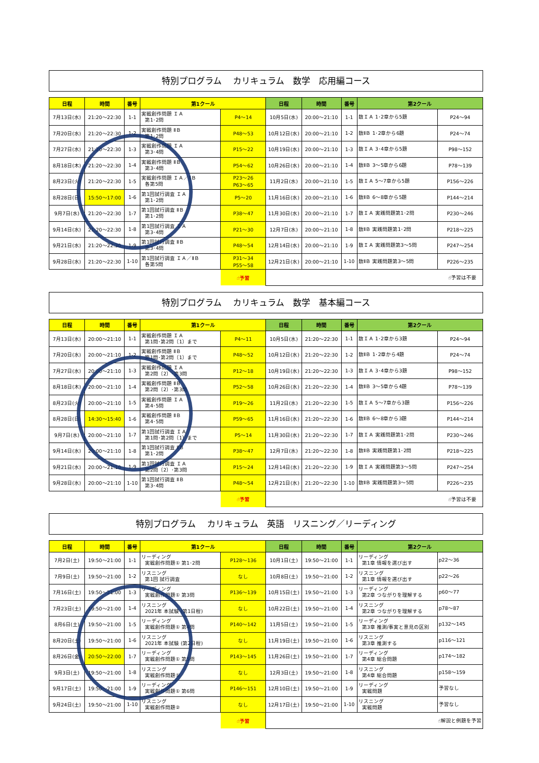特別プログラム　 カリキュラム　数学　応用編コース
| 日程 | 時間 | 番号 | 第1クール | | 日程 | 時間 | 番号 | 第2クール | |
| --- | --- | --- | --- | --- | --- | --- | --- | --- | --- |
| 7月13日(水) | 21:20～22:30 | 1-1 | 実戦創作問題 ＩＡ 第1･2問 | P4～14 | 10月5日(水) | 20:00～21:10 | 1-1 | 数ＩＡ 1･2章から5題 | P24～94 |
| 7月20日(水) | 21:20～22:30 | 1-2 | 実戦創作問題 ⅡＢ 第1･2問 | P48～53 | 10月12日(水) | 20:00～21:10 | 1-2 | 数ⅡＢ 1･2章から6題 | P24～74 |
| 7月27日(水) | 21:20～22:30 | 1-3 | 実戦創作問題 ＩＡ 第3･4問 | P15～22 | 10月19日(水) | 20:00～21:10 | 1-3 | 数ＩＡ 3･4章から5題 | P98～152 |
| 8月18日(木) | 21:20～22:30 | 1-4 | 実戦創作問題 ⅡＢ 第3･4問 | P54～62 | 10月26日(水) | 20:00～21:10 | 1-4 | 数ⅡＢ 3～5章から6題 | P78～139 |
| 8月23日(火) | 21:20～22:30 | 1-5 | 実戦創作問題 ＩＡ／ⅡＢ 各第5問 | P23～26 P63～65 | 11月2日(水) | 20:00～21:10 | 1-5 | 数ＩＡ 5～7章から5題 | P156～226 |
| 8月28日(日) | 15:50～17:00 | 1-6 | 第1回試行調査 ＩＡ 第1･2問 | P5～20 | 11月16日(水) | 20:00～21:10 | 1-6 | 数ⅡＢ 6～8章から5題 | P144～214 |
| 9月7日(水) | 21:20～22:30 | 1-7 | 第1回試行調査 ⅡＢ 第1･2問 | P38～47 | 11月30日(水) | 20:00～21:10 | 1-7 | 数ＩＡ 実践問題第1･2問 | P230～246 |
| 9月14日(水) | 21:20～22:30 | 1-8 | 第1回試行調査 ＩＡ 第3･4問 | P21～30 | 12月7日(水) | 20:00～21:10 | 1-8 | 数ⅡＢ 実践問題第1･2問 | P218～225 |
| 9月21日(水) | 21:20～22:30 | 1-9 | 第1回試行調査 ⅡＢ 第3･4問 | P48～54 | 12月14日(水) | 20:00～21:10 | 1-9 | 数ＩＡ 実践問題第3～5問 | P247～254 |
| 9月28日(水) | 21:20～22:30 | 1-10 | 第1回試行調査 ＩＡ／ⅡＢ 各第5問 | P31～34 P55～58 | 12月21日(水) | 20:00～21:10 | 1-10 | 数ⅡＢ 実践問題第3～5問 | P226～235 |
| | | | | ☝予習 | ☝予習は不要 | | | | |
特別プログラム　 カリキュラム　数学　基本編コース
| 日程 | 時間 | 番号 | 第1クール | | 日程 | 時間 | 番号 | 第2クール | |
| --- | --- | --- | --- | --- | --- | --- | --- | --- | --- |
| 7月13日(水) | 20:00～21:10 | 1-1 | 実戦創作問題 ＩＡ 第1問･第2問〔1〕まで | P4～11 | 10月5日(水) | 21:20～22:30 | 1-1 | 数ＩＡ 1･2章から3題 | P24～94 |
| 7月20日(水) | 20:00～21:10 | 1-2 | 実戦創作問題 ⅡＢ 第1問･第2問〔1〕まで | P48～52 | 10月12日(水) | 21:20～22:30 | 1-2 | 数ⅡＢ 1･2章から4題 | P24～74 |
| 7月27日(水) | 20:00～21:10 | 1-3 | 実戦創作問題 ＩＡ 第2問〔2〕･第3問 | P12～18 | 10月19日(水) | 21:20～22:30 | 1-3 | 数ＩＡ 3･4章から3題 | P98～152 |
| 8月18日(木) | 20:00～21:10 | 1-4 | 実戦創作問題 ⅡＢ 第2問〔2〕･第3問 | P52～58 | 10月26日(水) | 21:20～22:30 | 1-4 | 数ⅡＢ 3～5章から4題 | P78～139 |
| 8月23日(火) | 20:00～21:10 | 1-5 | 実戦創作問題 ＩＡ 第4･5問 | P19～26 | 11月2日(水) | 21:20～22:30 | 1-5 | 数ＩＡ 5～7章から3題 | P156～226 |
| 8月28日(日) | 14:30～15:40 | 1-6 | 実戦創作問題 ⅡＢ 第4･5問 | P59～65 | 11月16日(水) | 21:20～22:30 | 1-6 | 数ⅡＢ 6～8章から3題 | P144～214 |
| 9月7日(水) | 20:00～21:10 | 1-7 | 第1回試行調査 ＩＡ 第1問･第2問〔1〕まで | P5～14 | 11月30日(水) | 21:20～22:30 | 1-7 | 数ＩＡ 実践問題第1･2問 | P230～246 |
| 9月14日(水) | 20:00～21:10 | 1-8 | 第1回試行調査 ⅡＢ 第1･2問 | P38～47 | 12月7日(水) | 21:20～22:30 | 1-8 | 数ⅡＢ 実践問題第1･2問 | P218～225 |
| 9月21日(水) | 20:00～21:10 | 1-9 | 第1回試行調査 ＩＡ 第2問〔2〕･第3問 | P15～24 | 12月14日(水) | 21:20～22:30 | 1-9 | 数ＩＡ 実践問題第3～5問 | P247～254 |
| 9月28日(水) | 20:00～21:10 | 1-10 | 第1回試行調査 ⅡＢ 第3･4問 | P48～54 | 12月21日(水) | 21:20～22:30 | 1-10 | 数ⅡＢ 実践問題第3～5問 | P226～235 |
| | | | | ☝予習 | ☝予習は不要 | | | | |
特別プログラム　 カリキュラム　英語　リスニング／リーディング
| 日程 | 時間 | 番号 | 第1クール | | 日程 | 時間 | 番号 | 第2クール | |
| --- | --- | --- | --- | --- | --- | --- | --- | --- | --- |
| 7月2日(土) | 19:50～21:00 | 1-1 | リーディング 実戦創作問題① 第1･2問 | P128～136 | 10月1日(土) | 19:50～21:00 | 1-1 | リーディング 第1章 情報を選び出す | p22～36 |
| 7月9日(土) | 19:50～21:00 | 1-2 | リスニング 第1回 試行調査 | なし | 10月8日(土) | 19:50～21:00 | 1-2 | リスニング 第1章 情報を選び出す | p22～26 |
| 7月16日(土) | 19:50～21:00 | 1-3 | リーディング 実戦創作問題① 第3問 | P136～139 | 10月15日(土) | 19:50～21:00 | 1-3 | リーディング 第2章 つながりを理解する | p60～77 |
| 7月23日(土) | 19:50～21:00 | 1-4 | リスニング 2021年 本試験 (第1日程) | なし | 10月22日(土) | 19:50～21:00 | 1-4 | リスニング 第2章 つながりを理解する | p78～87 |
| 8月6日(土) | 19:50～21:00 | 1-5 | リーディング 実戦創作問題① 第4問 | P140～142 | 11月5日(土) | 19:50～21:00 | 1-5 | リーディング 第3章 推測/事実と意見の区別 | p132～145 |
| 8月20日(土) | 19:50～21:00 | 1-6 | リスニング 2021年 本試験 (第2日程) | なし | 11月19日(土) | 19:50～21:00 | 1-6 | リスニング 第3章 推測する | p116～121 |
| 8月26日(金) | 20:50～22:00 | 1-7 | リーディング 実戦創作問題① 第5問 | P143～145 | 11月26日(土) | 19:50～21:00 | 1-7 | リーディング 第4章 総合問題 | p174～182 |
| 9月3日(土) | 19:50～21:00 | 1-8 | リスニング 実戦創作問題① | なし | 12月3日(土) | 19:50～21:00 | 1-8 | リスニング 第4章 総合問題 | p158～159 |
| 9月17日(土) | 19:50～21:00 | 1-9 | リーディング 実戦創作問題① 第6問 | P146～151 | 12月10日(土) | 19:50～21:00 | 1-9 | リーディング 実戦問題 | 予習なし |
| 9月24日(土) | 19:50～21:00 | 1-10 | リスニング 実戦創作問題② | なし | 12月17日(土) | 19:50～21:00 | 1-10 | リスニング 実戦問題 | 予習なし |
| | | | | ☝予習 | ☝解説と例題を予習 | | | | |